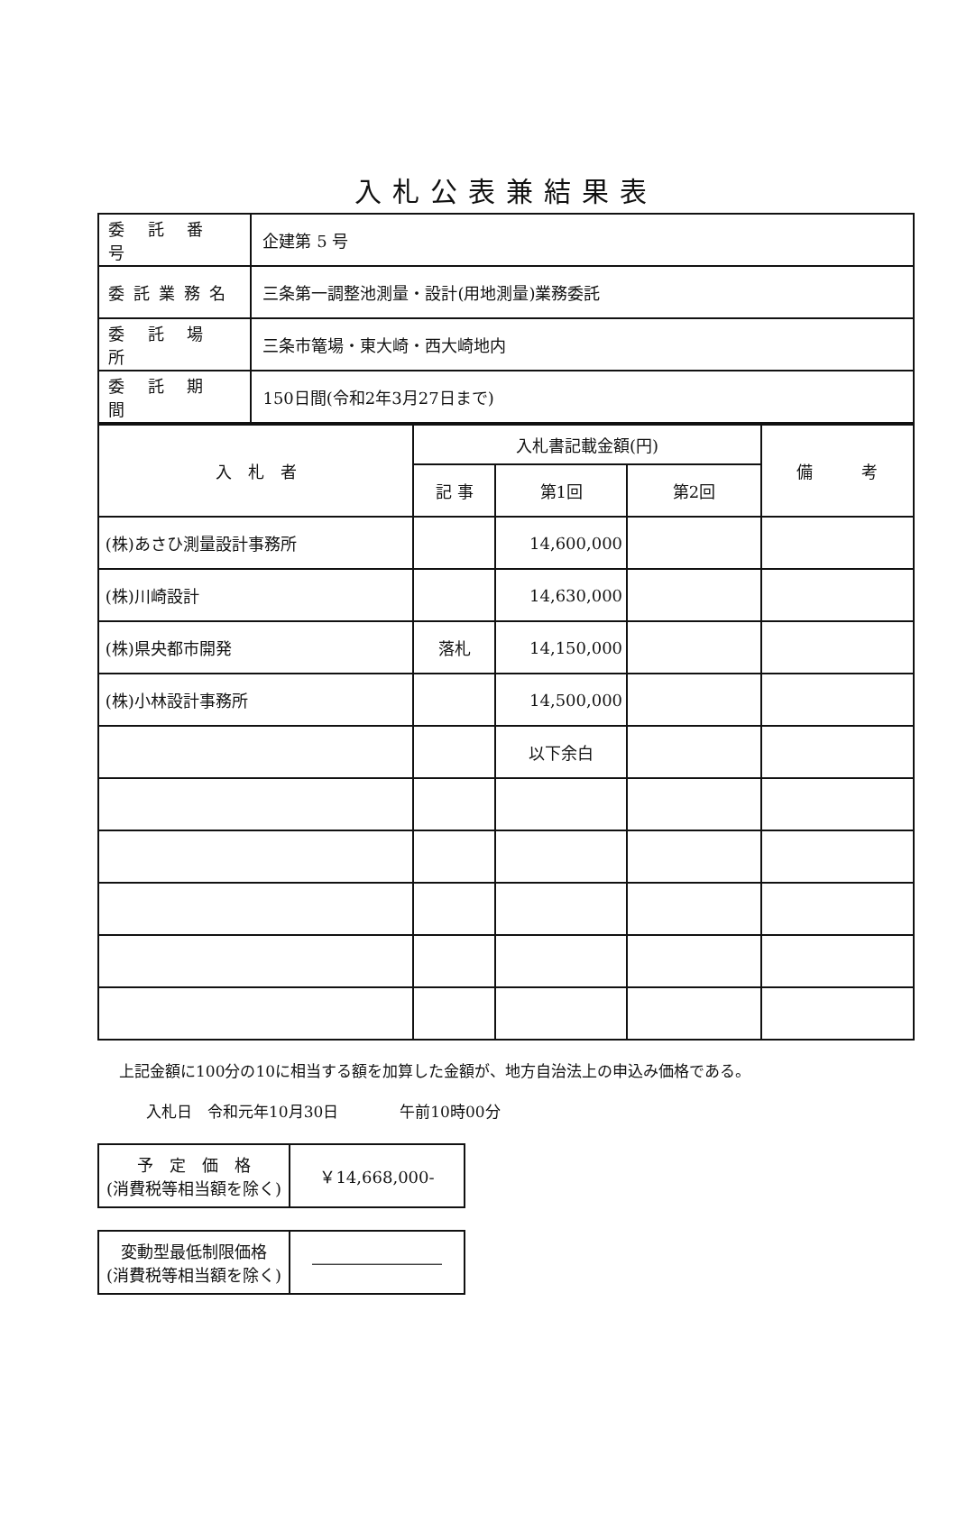入札公表兼結果表
| 委 託 番 号 | 企建第 5 号 |
| 委託業務名 | 三条第一調整池測量・設計(用地測量)業務委託 |
| 委 託 場 所 | 三条市篭場・東大崎・西大崎地内 |
| 委 託 期 間 | 150日間(令和2年3月27日まで) |
| 入 札 者 | 入札書記載金額(円) | | | 備 考 |
| --- | --- | --- | --- | --- |
| | 記 事 | 第1回 | 第2回 | |
| (株)あさひ測量設計事務所 | | 14,600,000 | | |
| (株)川崎設計 | | 14,630,000 | | |
| (株)県央都市開発 | 落札 | 14,150,000 | | |
| (株)小林設計事務所 | | 14,500,000 | | |
| | | 以下余白 | | |
上記金額に100分の10に相当する額を加算した金額が、地方自治法上の申込み価格である。
入札日　令和元年10月30日　　　　午前10時00分
| 予 定 価 格 (消費税等相当額を除く) | ￥14,668,000- |
| 変動型最低制限価格 (消費税等相当額を除く) | ―――――――― |